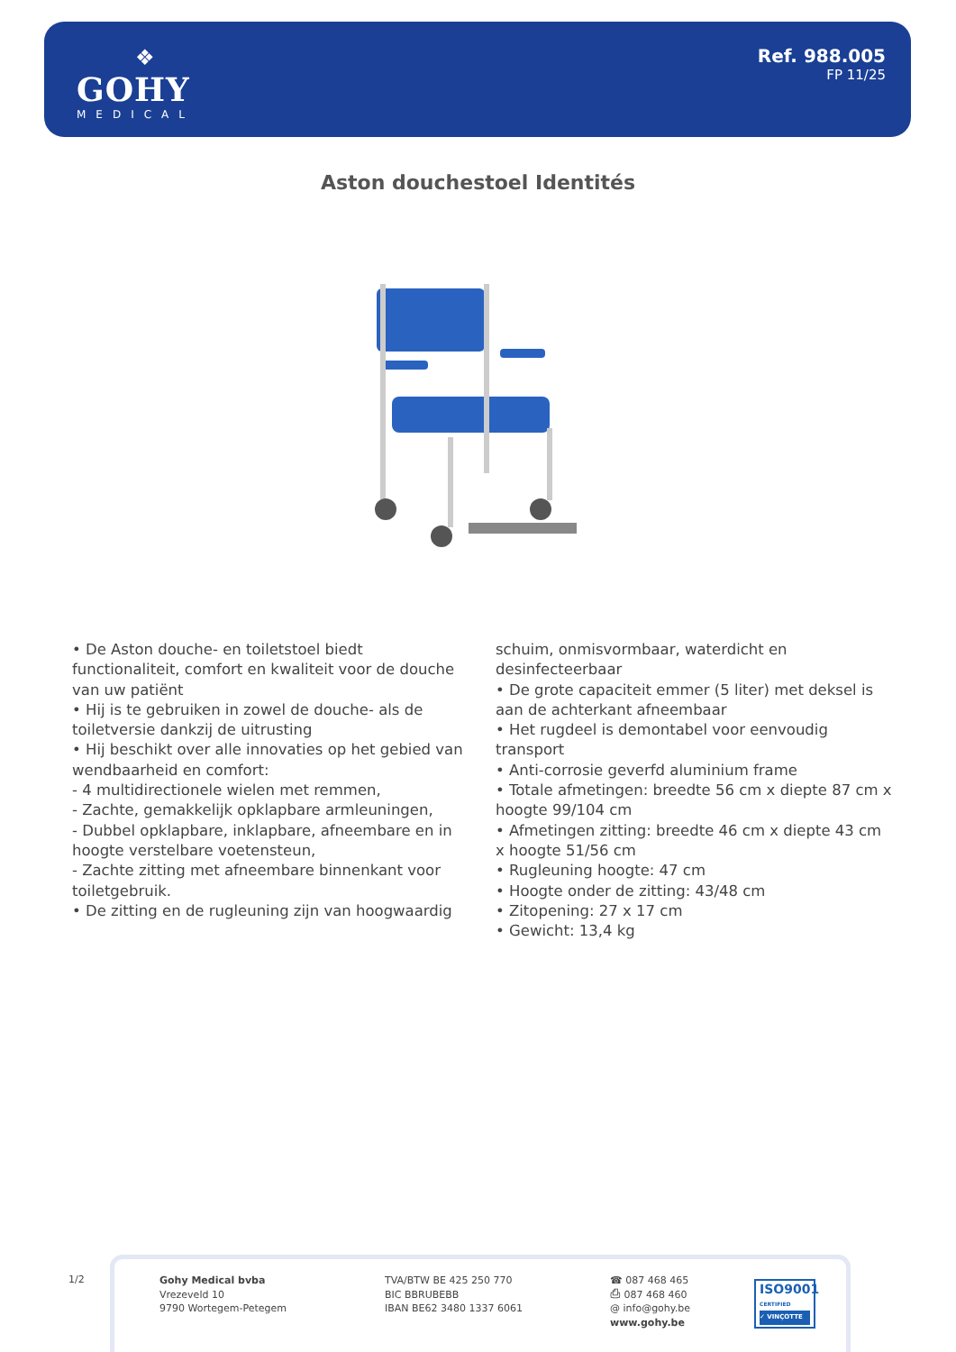❖
GOHY
MEDICAL
Ref. 988.005
FP 11/25
Aston douchestoel Identités
• De Aston douche- en toiletstoel biedt functionaliteit, comfort en kwaliteit voor de douche van uw patiënt
• Hij is te gebruiken in zowel de douche- als de toiletversie dankzij de uitrusting
• Hij beschikt over alle innovaties op het gebied van wendbaarheid en comfort:
- 4 multidirectionele wielen met remmen,
- Zachte, gemakkelijk opklapbare armleuningen,
- Dubbel opklapbare, inklapbare, afneembare en in hoogte verstelbare voetensteun,
- Zachte zitting met afneembare binnenkant voor toiletgebruik.
• De zitting en de rugleuning zijn van hoogwaardig
schuim, onmisvormbaar, waterdicht en desinfecteerbaar
• De grote capaciteit emmer (5 liter) met deksel is aan de achterkant afneembaar
• Het rugdeel is demontabel voor eenvoudig transport
• Anti-corrosie geverfd aluminium frame
• Totale afmetingen: breedte 56 cm x diepte 87 cm x hoogte 99/104 cm
• Afmetingen zitting: breedte 46 cm x diepte 43 cm x hoogte 51/56 cm
• Rugleuning hoogte: 47 cm
• Hoogte onder de zitting: 43/48 cm
• Zitopening: 27 x 17 cm
• Gewicht: 13,4 kg
1/2
Gohy Medical bvba
Vrezeveld 10
9790 Wortegem-Petegem
TVA/BTW BE 425 250 770
BIC BBRUBEBB
IBAN BE62 3480 1337 6061
☎ 087 468 465
⎙ 087 468 460
@ info@gohy.be
www.gohy.be
ISO9001
CERTIFIED
✓ VINÇOTTE